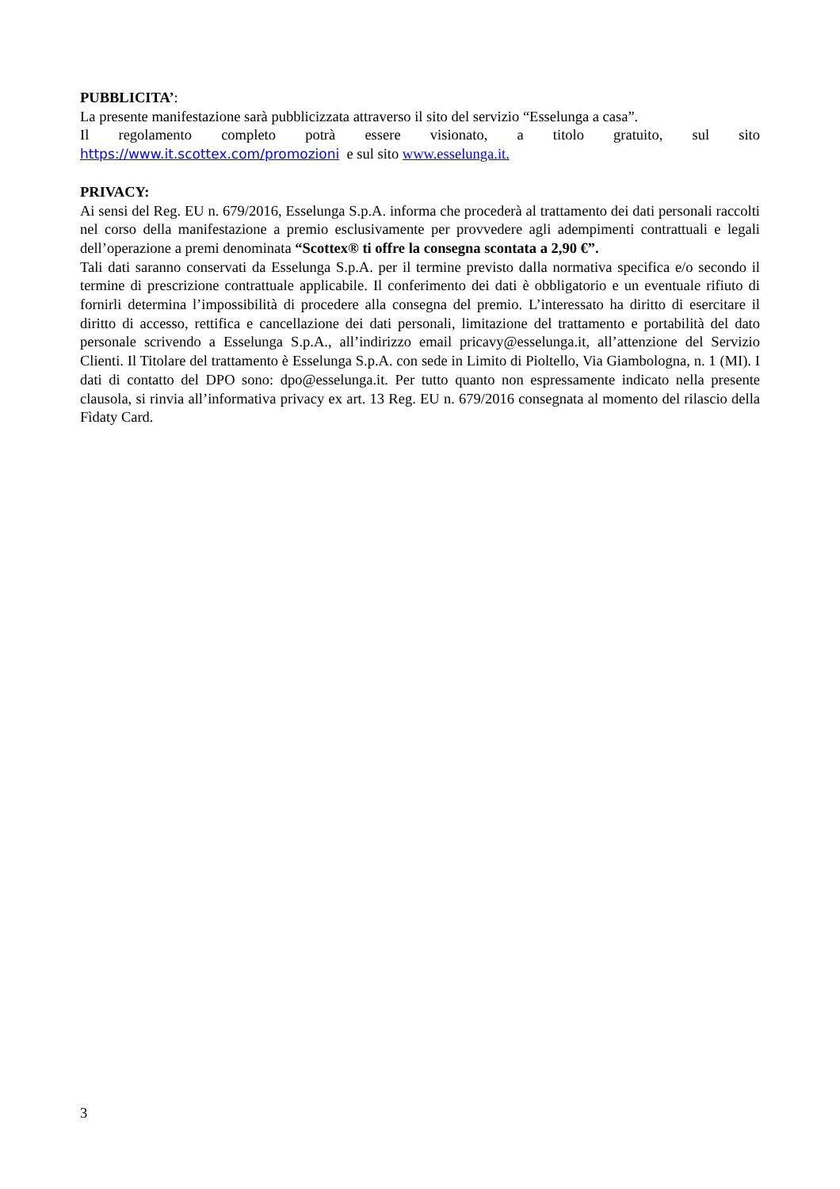PUBBLICITA’:
La presente manifestazione sarà pubblicizzata attraverso il sito del servizio “Esselunga a casa”.
Il regolamento completo potrà essere visionato, a titolo gratuito, sul sito
https://www.it.scottex.com/promozioni e sul sito www.esselunga.it.
PRIVACY:
Ai sensi del Reg. EU n. 679/2016, Esselunga S.p.A. informa che procederà al trattamento dei dati personali raccolti nel corso della manifestazione a premio esclusivamente per provvedere agli adempimenti contrattuali e legali dell’operazione a premi denominata “Scottex® ti offre la consegna scontata a 2,90 €”.
Tali dati saranno conservati da Esselunga S.p.A. per il termine previsto dalla normativa specifica e/o secondo il termine di prescrizione contrattuale applicabile. Il conferimento dei dati è obbligatorio e un eventuale rifiuto di fornirli determina l’impossibilità di procedere alla consegna del premio. L’interessato ha diritto di esercitare il diritto di accesso, rettifica e cancellazione dei dati personali, limitazione del trattamento e portabilità del dato personale scrivendo a Esselunga S.p.A., all’indirizzo email pricavy@esselunga.it, all’attenzione del Servizio Clienti. Il Titolare del trattamento è Esselunga S.p.A. con sede in Limito di Pioltello, Via Giambologna, n. 1 (MI). I dati di contatto del DPO sono: dpo@esselunga.it. Per tutto quanto non espressamente indicato nella presente clausola, si rinvia all’informativa privacy ex art. 13 Reg. EU n. 679/2016 consegnata al momento del rilascio della Fìdaty Card.
3